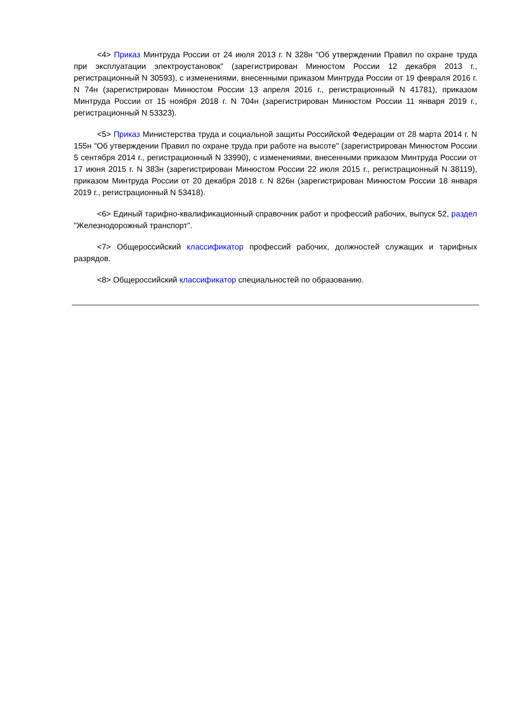<4> Приказ Минтруда России от 24 июля 2013 г. N 328н "Об утверждении Правил по охране труда при эксплуатации электроустановок" (зарегистрирован Минюстом России 12 декабря 2013 г., регистрационный N 30593), с изменениями, внесенными приказом Минтруда России от 19 февраля 2016 г. N 74н (зарегистрирован Минюстом России 13 апреля 2016 г., регистрационный N 41781), приказом Минтруда России от 15 ноября 2018 г. N 704н (зарегистрирован Минюстом России 11 января 2019 г., регистрационный N 53323).
<5> Приказ Министерства труда и социальной защиты Российской Федерации от 28 марта 2014 г. N 155н "Об утверждении Правил по охране труда при работе на высоте" (зарегистрирован Минюстом России 5 сентября 2014 г., регистрационный N 33990), с изменениями, внесенными приказом Минтруда России от 17 июня 2015 г. N 383н (зарегистрирован Минюстом России 22 июля 2015 г., регистрационный N 38119), приказом Минтруда России от 20 декабря 2018 г. N 826н (зарегистрирован Минюстом России 18 января 2019 г., регистрационный N 53418).
<6> Единый тарифно-квалификационный справочник работ и профессий рабочих, выпуск 52, раздел "Железнодорожный транспорт".
<7> Общероссийский классификатор профессий рабочих, должностей служащих и тарифных разрядов.
<8> Общероссийский классификатор специальностей по образованию.